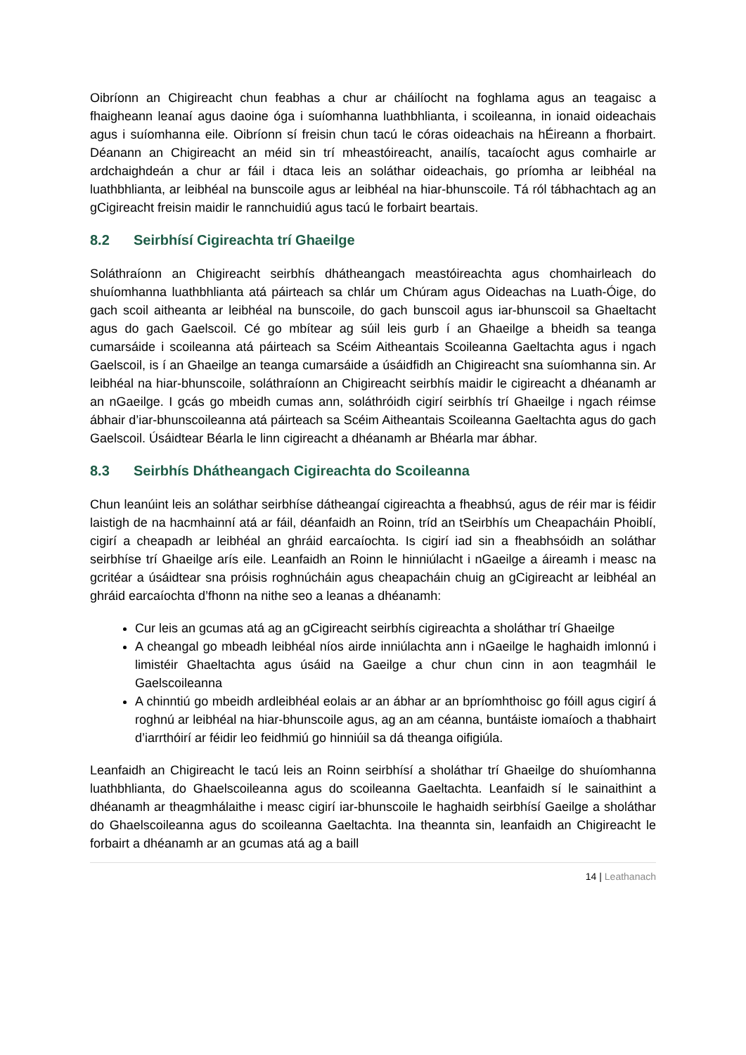Oibríonn an Chigireacht chun feabhas a chur ar cháilíocht na foghlama agus an teagaisc a fhaigheann leanaí agus daoine óga i suíomhanna luathbhlianta, i scoileanna, in ionaid oideachais agus i suíomhanna eile. Oibríonn sí freisin chun tacú le córas oideachais na hÉireann a fhorbairt. Déanann an Chigireacht an méid sin trí mheastóireacht, anailís, tacaíocht agus comhairle ar ardchaighdeán a chur ar fáil i dtaca leis an soláthar oideachais, go príomha ar leibhéal na luathbhlianta, ar leibhéal na bunscoile agus ar leibhéal na hiar-bhunscoile. Tá ról tábhachtach ag an gCigireacht freisin maidir le rannchuidiú agus tacú le forbairt beartais.
8.2 Seirbhísí Cigireachta trí Ghaeilge
Soláthraíonn an Chigireacht seirbhís dhátheangach meastóireachta agus chomhairleach do shuíomhanna luathbhlianta atá páirteach sa chlár um Chúram agus Oideachas na Luath-Óige, do gach scoil aitheanta ar leibhéal na bunscoile, do gach bunscoil agus iar-bhunscoil sa Ghaeltacht agus do gach Gaelscoil. Cé go mbítear ag súil leis gurb í an Ghaeilge a bheidh sa teanga cumarsáide i scoileanna atá páirteach sa Scéim Aitheantais Scoileanna Gaeltachta agus i ngach Gaelscoil, is í an Ghaeilge an teanga cumarsáide a úsáidfidh an Chigireacht sna suíomhanna sin. Ar leibhéal na hiar-bhunscoile, soláthraíonn an Chigireacht seirbhís maidir le cigireacht a dhéanamh ar an nGaeilge. I gcás go mbeidh cumas ann, soláthróidh cigirí seirbhís trí Ghaeilge i ngach réimse ábhair d’iar-bhunscoileanna atá páirteach sa Scéim Aitheantais Scoileanna Gaeltachta agus do gach Gaelscoil. Úsáidtear Béarla le linn cigireacht a dhéanamh ar Bhéarla mar ábhar.
8.3 Seirbhís Dhátheangach Cigireachta do Scoileanna
Chun leanúint leis an soláthar seirbhíse dátheangaí cigireachta a fheabhsú, agus de réir mar is féidir laistigh de na hacmhainní atá ar fáil, déanfaidh an Roinn, tríd an tSeirbhís um Cheapacháin Phoiblí, cigirí a cheapadh ar leibhéal an ghráid earcaíochta. Is cigirí iad sin a fheabhsóidh an soláthar seirbhíse trí Ghaeilge arís eile. Leanfaidh an Roinn le hinniúlacht i nGaeilge a áireamh i measc na gcritéar a úsáidtear sna próisis roghnúcháin agus cheapacháin chuig an gCigireacht ar leibhéal an ghráid earcaíochta d’fhonn na nithe seo a leanas a dhéanamh:
Cur leis an gcumas atá ag an gCigireacht seirbhís cigireachta a sholáthar trí Ghaeilge
A cheangal go mbeadh leibhéal níos airde inniúlachta ann i nGaeilge le haghaidh imlonnú i limistéir Ghaeltachta agus úsáid na Gaeilge a chur chun cinn in aon teagmháil le Gaelscoileanna
A chinntiú go mbeidh ardleibhéal eolais ar an ábhar ar an bpríomhthoisc go fóill agus cigirí á roghnú ar leibhéal na hiar-bhunscoile agus, ag an am céanna, buntáiste iomaíoch a thabhairt d’iarrthóirí ar féidir leo feidhmiú go hinniúil sa dá theanga oifigiúla.
Leanfaidh an Chigireacht le tacú leis an Roinn seirbhísí a sholáthar trí Ghaeilge do shuíomhanna luathbhlianta, do Ghaelscoileanna agus do scoileanna Gaeltachta. Leanfaidh sí le sainaithint a dhéanamh ar theagmhálaithe i measc cigirí iar-bhunscoile le haghaidh seirbhísí Gaeilge a sholáthar do Ghaelscoileanna agus do scoileanna Gaeltachta. Ina theannta sin, leanfaidh an Chigireacht le forbairt a dhéanamh ar an gcumas atá ag a baill
14 | Leathanach